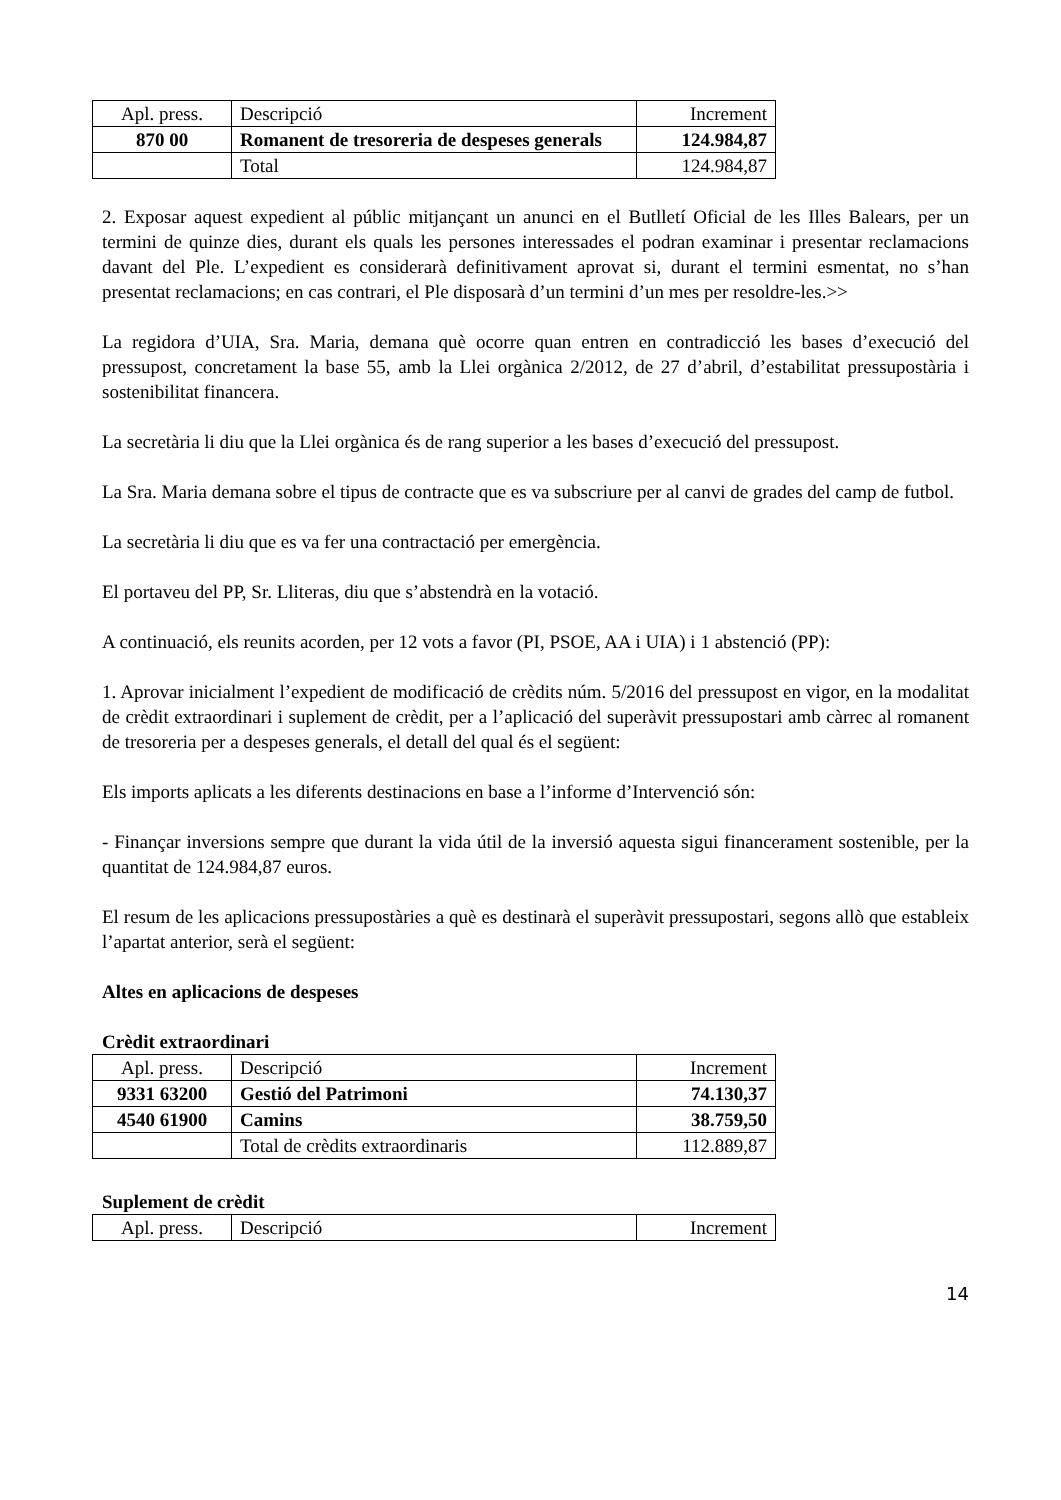| Apl. press. | Descripció | Increment |
| 870 00 | Romanent de tresoreria de despeses generals | 124.984,87 |
| | Total | 124.984,87 |
2. Exposar aquest expedient al públic mitjançant un anunci en el Butlletí Oficial de les Illes Balears, per un termini de quinze dies, durant els quals les persones interessades el podran examinar i presentar reclamacions davant del Ple. L’expedient es considerarà definitivament aprovat si, durant el termini esmentat, no s’han presentat reclamacions; en cas contrari, el Ple disposarà d’un termini d’un mes per resoldre-les.>>
La regidora d’UIA, Sra. Maria, demana què ocorre quan entren en contradicció les bases d’execució del pressupost, concretament la base 55, amb la Llei orgànica 2/2012, de 27 d’abril, d’estabilitat pressupostària i sostenibilitat financera.
La secretària li diu que la Llei orgànica és de rang superior a les bases d’execució del pressupost.
La Sra. Maria demana sobre el tipus de contracte que es va subscriure per al canvi de grades del camp de futbol.
La secretària li diu que es va fer una contractació per emergència.
El portaveu del PP, Sr. Lliteras, diu que s’abstendrà en la votació.
A continuació, els reunits acorden, per 12 vots a favor (PI, PSOE, AA i UIA) i 1 abstenció (PP):
1. Aprovar inicialment l’expedient de modificació de crèdits núm. 5/2016 del pressupost en vigor, en la modalitat de crèdit extraordinari i suplement de crèdit, per a l’aplicació del superàvit pressupostari amb càrrec al romanent de tresoreria per a despeses generals, el detall del qual és el següent:
Els imports aplicats a les diferents destinacions en base a l’informe d’Intervenció són:
- Finançar inversions sempre que durant la vida útil de la inversió aquesta sigui financerament sostenible, per la quantitat de 124.984,87 euros.
El resum de les aplicacions pressupostàries a què es destinarà el superàvit pressupostari, segons allò que estableix l’apartat anterior, serà el següent:
Altes en aplicacions de despeses
Crèdit extraordinari
| Apl. press. | Descripció | Increment |
| 9331 63200 | Gestió del Patrimoni | 74.130,37 |
| 4540 61900 | Camins | 38.759,50 |
| | Total de crèdits extraordinaris | 112.889,87 |
Suplement de crèdit
| Apl. press. | Descripció | Increment |
14